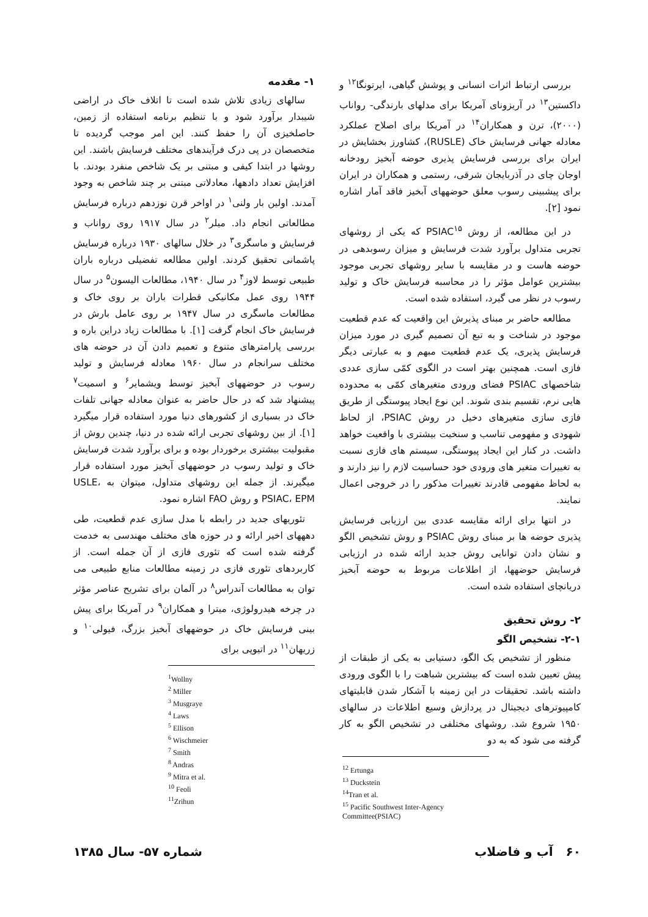۱- مقدمه
سالهای زیادی تلاش شده است تا اتلاف خاک در اراضی شیبدار برآورد شود و با تنظیم برنامه استفاده از زمین، حاصلخیزی آن را حفظ کنند. این امر موجب گردیده تا متخصصان در پی درک فرآیندهای مختلف فرسایش باشند. این روشها در ابتدا کیفی و مبتنی بر یک شاخص منفرد بودند. با افزایش تعداد دادهها، معادلاتی مبتنی بر چند شاخص به وجود آمدند. اولین بار ولنی<sup>۱</sup> در اواخر قرن نوزدهم درباره فرسایش مطالعاتی انجام داد. میلر<sup>۲</sup> در سال ۱۹۱۷ روی رواناب و فرسایش و ماسگری<sup>۳</sup> در خلال سالهای ۱۹۳۰ درباره فرسایش پاشمانی تحقیق کردند. اولین مطالعه تفضیلی درباره باران طبیعی توسط لاوز<sup>۴</sup> در سال ۱۹۴۰، مطالعات الیسون<sup>۵</sup> در سال ۱۹۴۴ روی عمل مکانیکی قطرات باران بر روی خاک و مطالعات ماسگری در سال ۱۹۴۷ بر روی عامل بارش در فرسایش خاک انجام گرفت [۱]. با مطالعات زیاد دراین باره و بررسی پارامترهای متنوع و تعمیم دادن آن در حوضه های مختلف سرانجام در سال ۱۹۶۰ معادله فرسایش و تولید رسوب در حوضههای آبخیز توسط ویشمایر<sup>۶</sup> و اسمیت<sup>۷</sup> پیشنهاد شد که در حال حاضر به عنوان معادله جهانی تلفات خاک در بسیاری از کشورهای دنیا مورد استفاده قرار میگیرد [۱]. از بین روشهای تجربی ارائه شده در دنیا، چندین روش از مقبولیت بیشتری برخوردار بوده و برای برآورد شدت فرسایش خاک و تولید رسوب در حوضههای آبخیز مورد استفاده قرار میگیرند. از جمله این روشهای متداول، میتوان به USLE، PSIAC، EPM و روش FAO اشاره نمود.
تئوریهای جدید در رابطه با مدل سازی عدم قطعیت، طی دهههای اخیر ارائه و در حوزه های مختلف مهندسی به خدمت گرفته شده است که تئوری فازی از آن جمله است. از کاربردهای تئوری فازی در زمینه مطالعات منابع طبیعی می توان به مطالعات آندراس<sup>۸</sup> در آلمان برای تشریح عناصر مؤثر در چرخه هیدرولوژی، میترا و همکاران<sup>۹</sup> در آمریکا برای پیش بینی فرسایش خاک در حوضههای آبخیز بزرگ، فیولی<sup>۱۰</sup> و زریهان<sup>۱۱</sup> در اتیوپی برای
<sup>1</sup> Wollny
<sup>2</sup> Miller
<sup>3</sup> Musgraye
<sup>4</sup> Laws
<sup>5</sup> Ellison
<sup>6</sup> Wischmeier
<sup>7</sup> Smith
<sup>8</sup> Andras
<sup>9</sup> Mitra et al.
<sup>10</sup> Feoli
<sup>11</sup> Zrihun
بررسی ارتباط اثرات انسانی و پوشش گیاهی، ایرتونگا<sup>۱۲</sup> و داکستین<sup>۱۳</sup> در آریزونای آمریکا برای مدلهای بارندگی- رواناب (۲۰۰۰)، ترن و همکاران<sup>۱۴</sup> در آمریکا برای اصلاح عملکرد معادله جهانی فرسایش خاک (RUSLE)، کشاورز بخشایش در ایران برای بررسی فرسایش پذیری حوضه آبخیز رودخانه اوجان چای در آذربایجان شرقی، رستمی و همکاران در ایران برای پیشبینی رسوب معلق حوضههای آبخیز فاقد آمار اشاره نمود [۲].
در این مطالعه، از روش PSIAC<sup>۱۵</sup> که یکی از روشهای تجربی متداول برآورد شدت فرسایش و میزان رسوبدهی در حوضه هاست و در مقایسه با سایر روشهای تجربی موجود بیشترین عوامل مؤثر را در محاسبه فرسایش خاک و تولید رسوب در نظر می گیرد، استفاده شده است.
مطالعه حاضر بر مبنای پذیرش این واقعیت که عدم قطعیت موجود در شناخت و به تبع آن تصمیم گیری در مورد میزان فرسایش پذیری، یک عدم قطعیت مبهم و به عبارتی دیگر فازی است. همچنین بهتر است در الگوی کمّی سازی عددی شاخصهای PSIAC فضای ورودی متغیرهای کمّی به محدوده هایی نرم، تقسیم بندی شوند. این نوع ایجاد پیوستگی از طریق فازی سازی متغیرهای دخیل در روش PSIAC، از لحاظ شهودی و مفهومی تناسب و سنخیت بیشتری با واقعیت خواهد داشت. در کنار این ایجاد پیوستگی، سیستم های فازی نسبت به تغییرات متغیر های ورودی خود حساسیت لازم را نیز دارند و به لحاظ مفهومی قادرند تغییرات مذکور را در خروجی اعمال نمایند.
در انتها برای ارائه مقایسه عددی بین ارزیابی فرسایش پذیری حوضه ها بر مبنای روش PSIAC و روش تشخیص الگو و نشان دادن توانایی روش جدید ارائه شده در ارزیابی فرسایش حوضهها، از اطلاعات مربوط به حوضه آبخیز دریانچای استفاده شده است.
۲- روش تحقیق
۲-۱- تشخیص الگو
منظور از تشخیص یک الگو، دستیابی به یکی از طبقات از پیش تعیین شده است که بیشترین شباهت را با الگوی ورودی داشته باشد. تحقیقات در این زمینه با آشکار شدن قابلیتهای کامپیوترهای دیجیتال در پردازش وسیع اطلاعات در سالهای ۱۹۵۰ شروع شد. روشهای مختلفی در تشخیص الگو به کار گرفته می شود که به دو
<sup>12</sup> Ertunga
<sup>13</sup> Duckstein
<sup>14</sup> Tran et al.
<sup>15</sup> Pacific Southwest Inter-Agency Committee(PSIAC)
۶۰ آب و فاضلاب شماره ۵۷- سال ۱۳۸۵